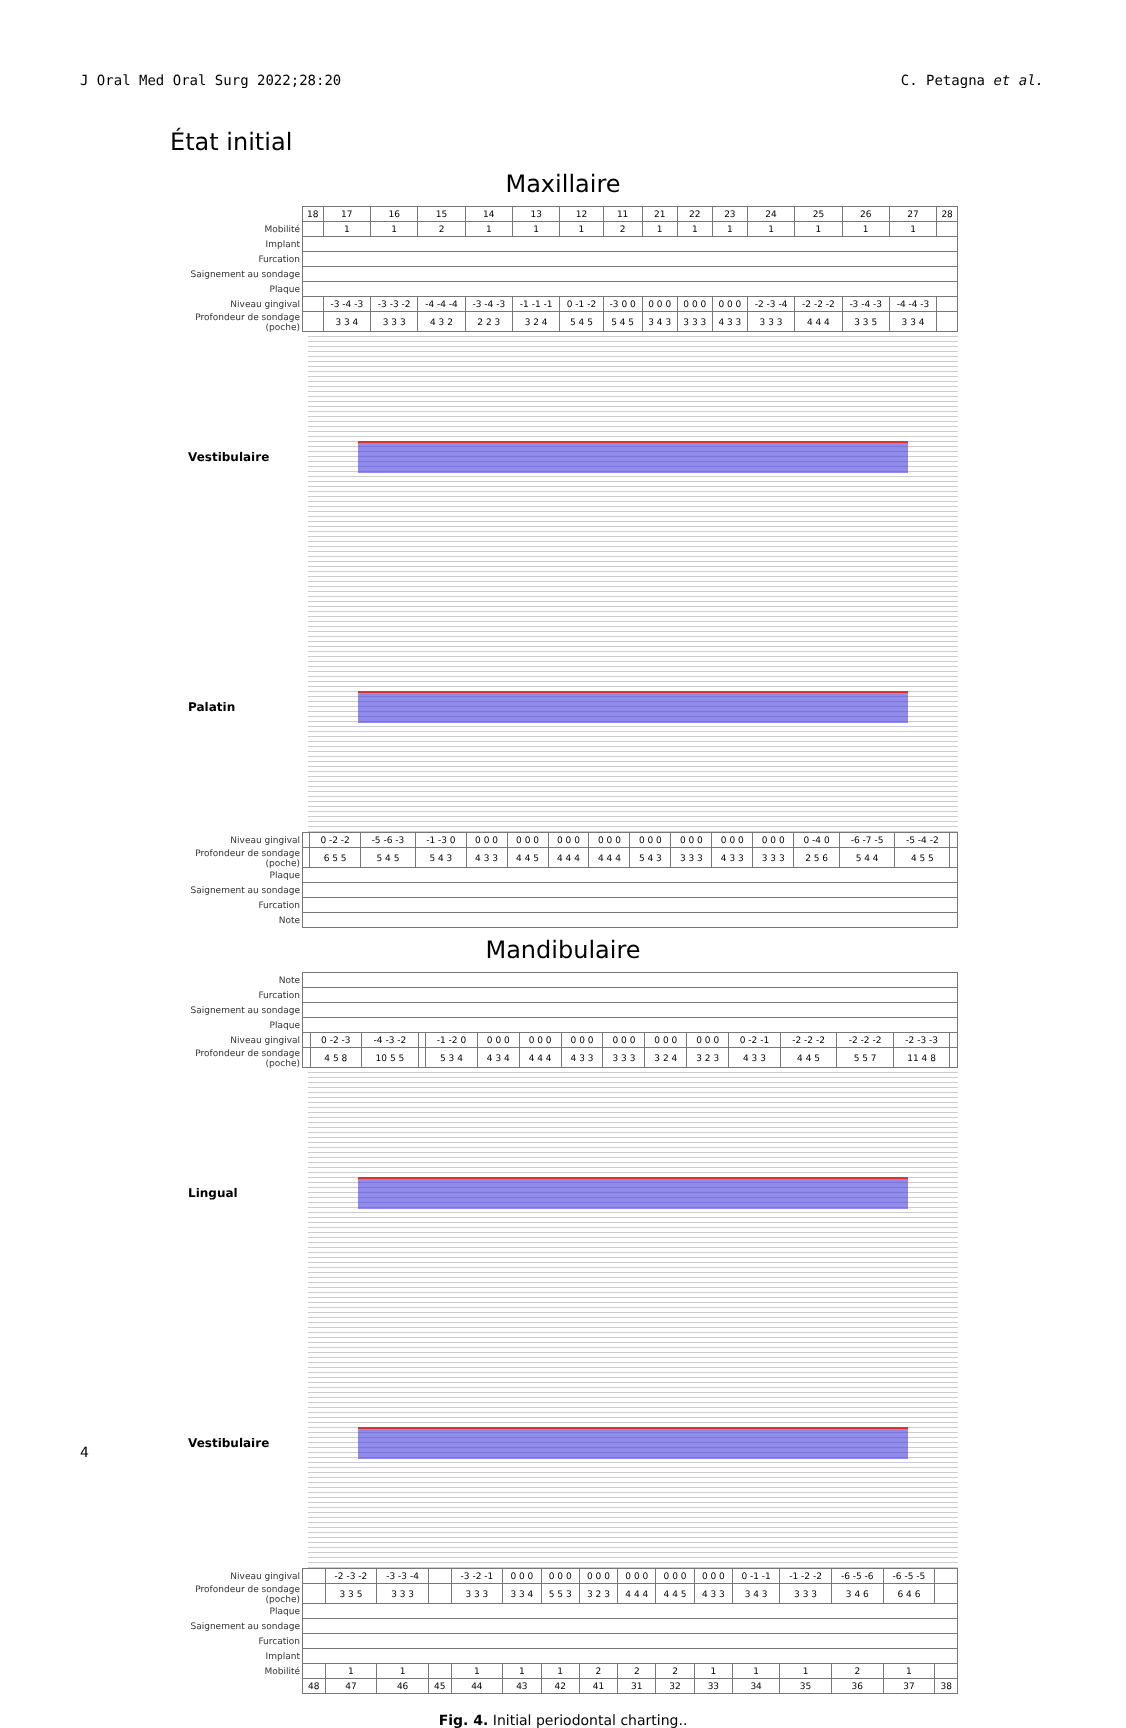J Oral Med Oral Surg 2022;28:20 C. Petagna et al.
État initial
Maxillaire
| | 18 | 17 | 16 | 15 | 14 | 13 | 12 | 11 | 21 | 22 | 23 | 24 | 25 | 26 | 27 | 28 |
| Mobilité | | 1 | 1 | 2 | 1 | 1 | 1 | 2 | 1 | 1 | 1 | 1 | 1 | 1 | 1 | |
| Implant | | | | | | | | | | | | | | | | |
| Furcation | | | | | | | | | | | | | | | | |
| Saignement au sondage | | | | | | | | | | | | | | | | |
| Plaque | | | | | | | | | | | | | | | | |
| Niveau gingival | | -3 -4 -3 | -3 -3 -2 | -4 -4 -4 | -3 -4 -3 | -1 -1 -1 | 0 -1 -2 | -3 0 0 | 0 0 0 | 0 0 0 | 0 0 0 | -2 -3 -4 | -2 -2 -2 | -3 -4 -3 | -4 -4 -3 | |
| Profondeur de sondage (poche) | | 3 3 4 | 3 3 3 | 4 3 2 | 2 2 3 | 3 2 4 | 5 4 5 | 5 4 5 | 3 4 3 | 3 3 3 | 4 3 3 | 3 3 3 | 4 4 4 | 3 3 5 | 3 3 4 | |
Vestibulaire
Palatin
| Niveau gingival | | 0 -2 -2 | -5 -6 -3 | -1 -3 0 | 0 0 0 | 0 0 0 | 0 0 0 | 0 0 0 | 0 0 0 | 0 0 0 | 0 0 0 | 0 0 0 | 0 -4 0 | -6 -7 -5 | -5 -4 -2 | |
| Profondeur de sondage (poche) | | 6 5 5 | 5 4 5 | 5 4 3 | 4 3 3 | 4 4 5 | 4 4 4 | 4 4 4 | 5 4 3 | 3 3 3 | 4 3 3 | 3 3 3 | 2 5 6 | 5 4 4 | 4 5 5 | |
| Plaque | | | | | | | | | | | | | | | | |
| Saignement au sondage | | | | | | | | | | | | | | | | |
| Furcation | | | | | | | | | | | | | | | | |
| Note | | | | | | | | | | | | | | | | |
Mandibulaire
| Note | | | | | | | | | | | | | | | | |
| Furcation | | | | | | | | | | | | | | | | |
| Saignement au sondage | | | | | | | | | | | | | | | | |
| Plaque | | | | | | | | | | | | | | | | |
| Niveau gingival | | 0 -2 -3 | -4 -3 -2 | | -1 -2 0 | 0 0 0 | 0 0 0 | 0 0 0 | 0 0 0 | 0 0 0 | 0 0 0 | 0 -2 -1 | -2 -2 -2 | -2 -2 -2 | -2 -3 -3 | |
| Profondeur de sondage (poche) | | 4 5 8 | 10 5 5 | | 5 3 4 | 4 3 4 | 4 4 4 | 4 3 3 | 3 3 3 | 3 2 4 | 3 2 3 | 4 3 3 | 4 4 5 | 5 5 7 | 11 4 8 | |
Lingual
Vestibulaire
| Niveau gingival | | -2 -3 -2 | -3 -3 -4 | | -3 -2 -1 | 0 0 0 | 0 0 0 | 0 0 0 | 0 0 0 | 0 0 0 | 0 0 0 | 0 -1 -1 | -1 -2 -2 | -6 -5 -6 | -6 -5 -5 | |
| Profondeur de sondage (poche) | | 3 3 5 | 3 3 3 | | 3 3 3 | 3 3 4 | 5 5 3 | 3 2 3 | 4 4 4 | 4 4 5 | 4 3 3 | 3 4 3 | 3 3 3 | 3 4 6 | 6 4 6 | |
| Plaque | | | | | | | | | | | | | | | | |
| Saignement au sondage | | | | | | | | | | | | | | | | |
| Furcation | | | | | | | | | | | | | | | | |
| Implant | | | | | | | | | | | | | | | | |
| Mobilité | | 1 | 1 | | 1 | 1 | 1 | 2 | 2 | 2 | 1 | 1 | 1 | 2 | 1 | |
| | 48 | 47 | 46 | 45 | 44 | 43 | 42 | 41 | 31 | 32 | 33 | 34 | 35 | 36 | 37 | 38 |
Fig. 4. Initial periodontal charting..
4